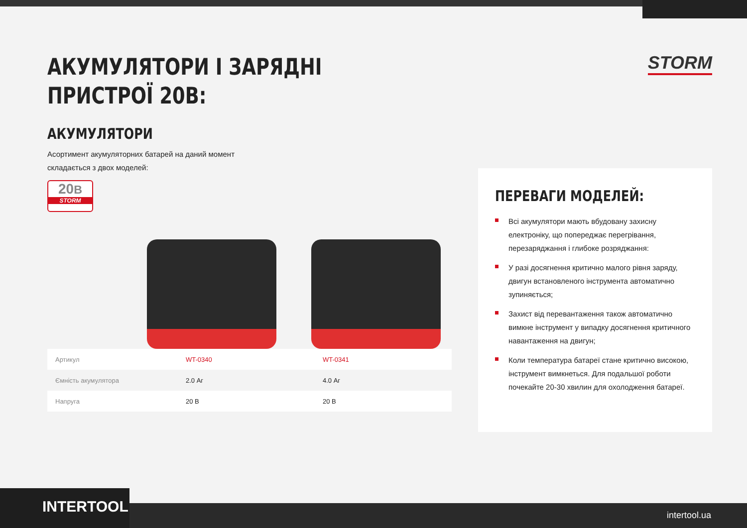STORM
АКУМУЛЯТОРИ І ЗАРЯДНІ
ПРИСТРОЇ 20В:
АКУМУЛЯТОРИ
Асортимент акумуляторних батарей на даний момент складається з двох моделей:
20В
STORM
| Артикул | WT-0340 | WT-0341 |
| Ємність акумулятора | 2.0 Аг | 4.0 Аг |
| Напруга | 20 В | 20 В |
ПЕРЕВАГИ МОДЕЛЕЙ:
Всі акумулятори мають вбудовану захисну електроніку, що попереджає перегрівання, перезаряджання і глибоке розряджання:
У разі досягнення критично малого рівня заряду, двигун встановленого інструмента автоматично зупиняється;
Захист від перевантаження також автоматично вимкне інструмент у випадку досягнення критичного навантаження на двигун;
Коли температура батареї стане критично високою, інструмент вимкнеться. Для подальшої роботи почекайте 20-30 хвилин для охолодження батареї.
INTERTOOL intertool.ua